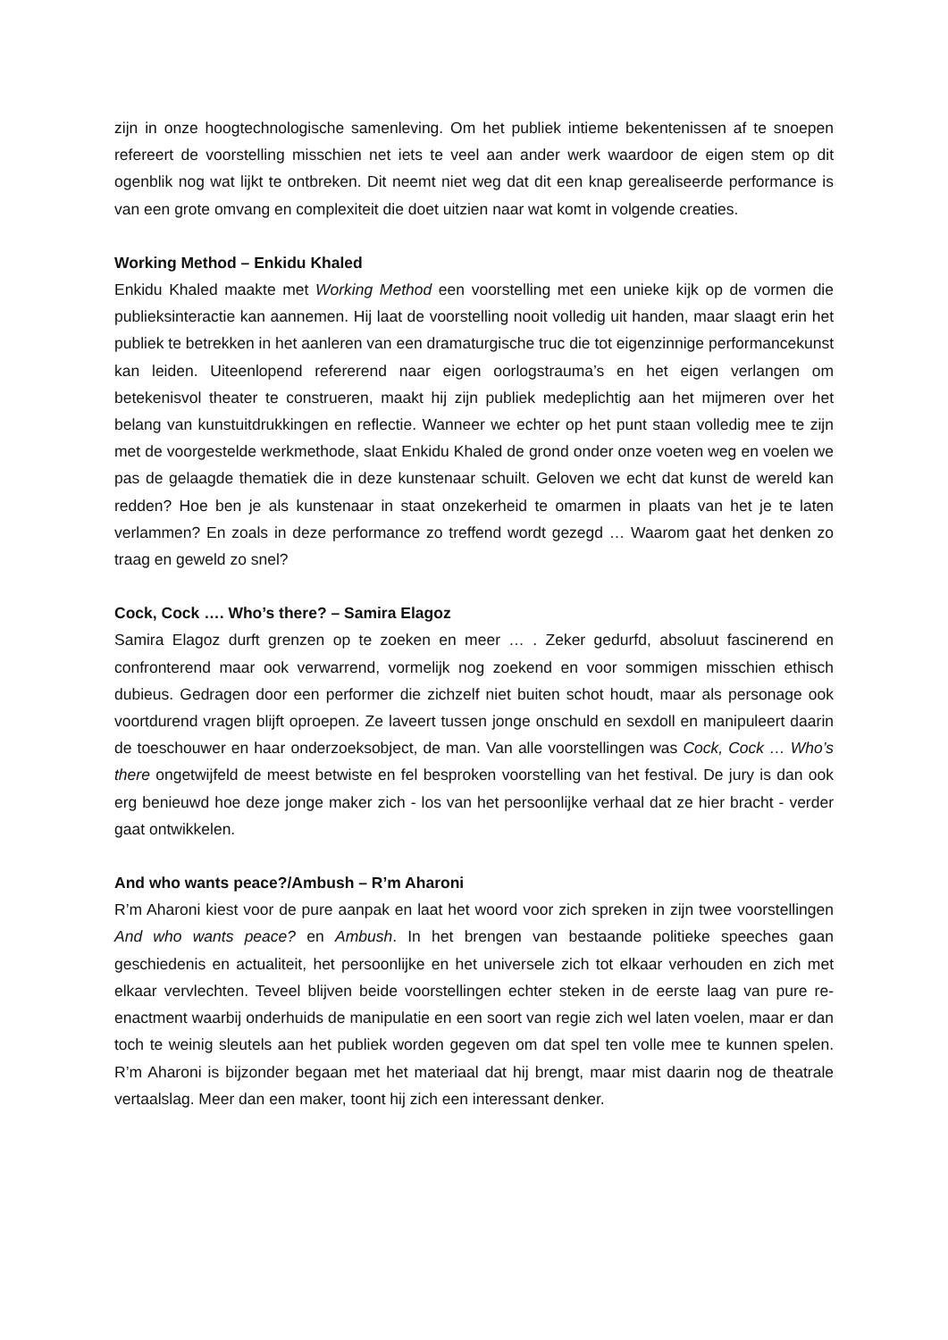zijn in onze hoogtechnologische samenleving. Om het publiek intieme bekentenissen af te snoepen refereert de voorstelling misschien net iets te veel aan ander werk waardoor de eigen stem op dit ogenblik nog wat lijkt te ontbreken. Dit neemt niet weg dat dit een knap gerealiseerde performance is van een grote omvang en complexiteit die doet uitzien naar wat komt in volgende creaties.
Working Method – Enkidu Khaled
Enkidu Khaled maakte met Working Method een voorstelling met een unieke kijk op de vormen die publieksinteractie kan aannemen. Hij laat de voorstelling nooit volledig uit handen, maar slaagt erin het publiek te betrekken in het aanleren van een dramaturgische truc die tot eigenzinnige performancekunst kan leiden. Uiteenlopend refererend naar eigen oorlogstrauma’s en het eigen verlangen om betekenisvol theater te construeren, maakt hij zijn publiek medeplichtig aan het mijmeren over het belang van kunstuitdrukkingen en reflectie. Wanneer we echter op het punt staan volledig mee te zijn met de voorgestelde werkmethode, slaat Enkidu Khaled de grond onder onze voeten weg en voelen we pas de gelaagde thematiek die in deze kunstenaar schuilt. Geloven we echt dat kunst de wereld kan redden? Hoe ben je als kunstenaar in staat onzekerheid te omarmen in plaats van het je te laten verlammen? En zoals in deze performance zo treffend wordt gezegd … Waarom gaat het denken zo traag en geweld zo snel?
Cock, Cock …. Who’s there? – Samira Elagoz
Samira Elagoz durft grenzen op te zoeken en meer … . Zeker gedurfd, absoluut fascinerend en confronterend maar ook verwarrend, vormelijk nog zoekend en voor sommigen misschien ethisch dubieus. Gedragen door een performer die zichzelf niet buiten schot houdt, maar als personage ook voortdurend vragen blijft oproepen. Ze laveert tussen jonge onschuld en sexdoll en manipuleert daarin de toeschouwer en haar onderzoeksobject, de man. Van alle voorstellingen was Cock, Cock … Who’s there ongetwijfeld de meest betwiste en fel besproken voorstelling van het festival. De jury is dan ook erg benieuwd hoe deze jonge maker zich - los van het persoonlijke verhaal dat ze hier bracht - verder gaat ontwikkelen.
And who wants peace?/Ambush – R’m Aharoni
R’m Aharoni kiest voor de pure aanpak en laat het woord voor zich spreken in zijn twee voorstellingen And who wants peace? en Ambush. In het brengen van bestaande politieke speeches gaan geschiedenis en actualiteit, het persoonlijke en het universele zich tot elkaar verhouden en zich met elkaar vervlechten. Teveel blijven beide voorstellingen echter steken in de eerste laag van pure re-enactment waarbij onderhuids de manipulatie en een soort van regie zich wel laten voelen, maar er dan toch te weinig sleutels aan het publiek worden gegeven om dat spel ten volle mee te kunnen spelen. R’m Aharoni is bijzonder begaan met het materiaal dat hij brengt, maar mist daarin nog de theatrale vertaalslag. Meer dan een maker, toont hij zich een interessant denker.